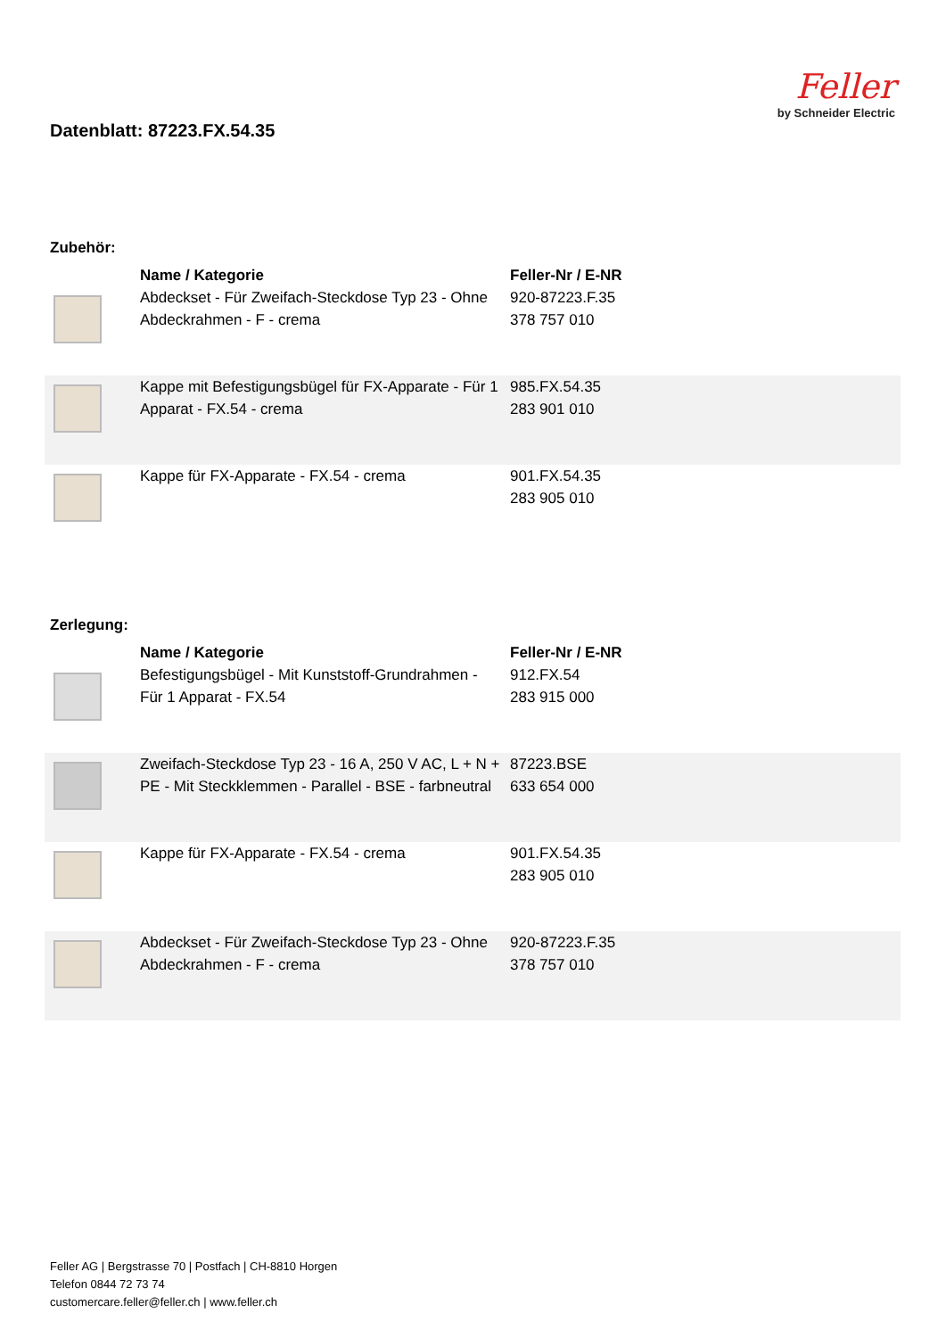Datenblatt: 87223.FX.54.35
Feller
by Schneider Electric
Zubehör:
| | Name / Kategorie | Feller-Nr / E-NR |
| | Abdeckset - Für Zweifach-Steckdose Typ 23 - Ohne Abdeckrahmen - F - crema | 920-87223.F.35 378 757 010 |
| | Kappe mit Befestigungsbügel für FX-Apparate - Für 1 Apparat - FX.54 - crema | 985.FX.54.35 283 901 010 |
| | Kappe für FX-Apparate - FX.54 - crema | 901.FX.54.35 283 905 010 |
Zerlegung:
| | Name / Kategorie | Feller-Nr / E-NR |
| | Befestigungsbügel - Mit Kunststoff-Grundrahmen - Für 1 Apparat - FX.54 | 912.FX.54 283 915 000 |
| | Zweifach-Steckdose Typ 23 - 16 A, 250 V AC, L + N + PE - Mit Steckklemmen - Parallel - BSE - farbneutral | 87223.BSE 633 654 000 |
| | Kappe für FX-Apparate - FX.54 - crema | 901.FX.54.35 283 905 010 |
| | Abdeckset - Für Zweifach-Steckdose Typ 23 - Ohne Abdeckrahmen - F - crema | 920-87223.F.35 378 757 010 |
Feller AG | Bergstrasse 70 | Postfach | CH-8810 Horgen
Telefon 0844 72 73 74
customercare.feller@feller.ch | www.feller.ch